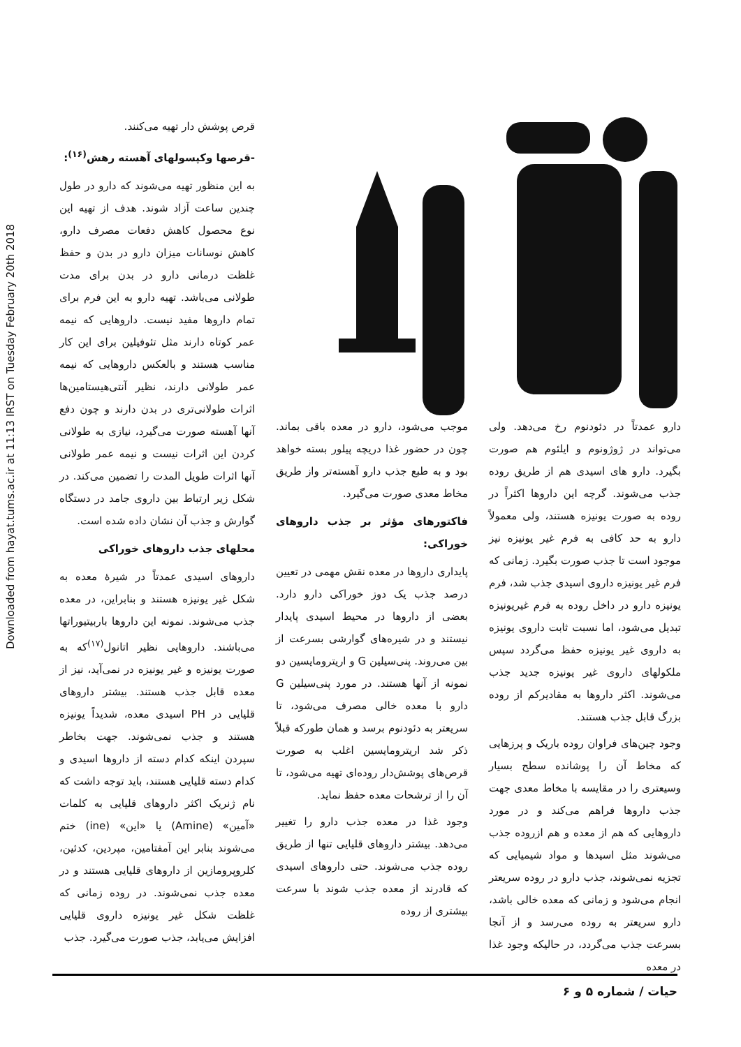Downloaded from hayat.tums.ac.ir at 11:13 IRST on Tuesday February 20th 2018
قرص پوشش دار تهیه می‌کنند.
-قرصها وکپسولهای آهسته رهش<sup>(۱۶)</sup>:
به این منظور تهیه می‌شوند که دارو در طول چندین ساعت آزاد شوند. هدف از تهیه این نوع محصول کاهش دفعات مصرف دارو، کاهش نوسانات میزان دارو در بدن و حفظ غلظت درمانی دارو در بدن برای مدت طولانی می‌باشد. تهیه دارو به این فرم برای تمام داروها مفید نیست. داروهایی که نیمه عمر کوتاه دارند مثل تئوفیلین برای این کار مناسب هستند و بالعکس داروهایی که نیمه عمر طولانی دارند، نظیر آنتی‌هیستامین‌ها اثرات طولانی‌تری در بدن دارند و چون دفع آنها آهسته صورت می‌گیرد، نیازی به طولانی کردن این اثرات نیست و نیمه عمر طولانی آنها اثرات طویل المدت را تضمین می‌کند. در شکل زیر ارتباط بین داروی جامد در دستگاه گوارش و جذب آن نشان داده شده است.
محلهای جذب داروهای خوراکی
داروهای اسیدی عمدتاً در شیرهٔ معده به شکل غیر یونیزه هستند و بنابراین، در معده جذب می‌شوند. نمونه این داروها باربیتیوراتها می‌باشند. داروهایی نظیر اتانول<sup>(۱۷)</sup>که به صورت یونیزه و غیر یونیزه در نمی‌آید، نیز از معده قابل جذب هستند. بیشتر داروهای قلیایی در PH اسیدی معده، شدیداً یونیزه هستند و جذب نمی‌شوند. جهت بخاطر سپردن اینکه کدام دسته از داروها اسیدی و کدام دسته قلیایی هستند، باید توجه داشت که نام ژنریک اکثر داروهای قلیایی به کلمات «آمین» (Amine) یا «این» (ine) ختم می‌شوند بنابر این آمفتامین، مپردین، کدئین، کلروپرومازین از داروهای قلیایی هستند و در معده جذب نمی‌شوند. در روده زمانی که غلظت شکل غیر یونیزه داروی قلیایی افزایش می‌یابد، جذب صورت می‌گیرد. جذب
دارو عمدتاً در دئودنوم رخ می‌دهد. ولی می‌تواند در ژوژونوم و ایلئوم هم صورت بگیرد. دارو های اسیدی هم از طریق روده جذب می‌شوند. گرچه این داروها اکثراً در روده به صورت یونیزه هستند، ولی معمولاً دارو به حد کافی به فرم غیر یونیزه نیز موجود است تا جذب صورت بگیرد. زمانی که فرم غیر یونیزه داروی اسیدی جذب شد، فرم یونیزه دارو در داخل روده به فرم غیریونیزه تبدیل می‌شود، اما نسبت ثابت داروی یونیزه به داروی غیر یونیزه حفظ می‌گردد سپس ملکولهای داروی غیر یونیزه جدید جذب می‌شوند. اکثر داروها به مقادیرکم از روده بزرگ قابل جذب هستند.
وجود چین‌های فراوان روده باریک و پرزهایی که مخاط آن را پوشانده سطح بسیار وسیعتری را در مقایسه با مخاط معدی جهت جذب داروها فراهم می‌کند و در مورد داروهایی که هم از معده و هم ازروده جذب می‌شوند مثل اسیدها و مواد شیمیایی که تجزیه نمی‌شوند، جذب دارو در روده سریعتر انجام می‌شود و زمانی که معده خالی باشد، دارو سریعتر به روده می‌رسد و از آنجا بسرعت جذب می‌گردد، در حالیکه وجود غذا در معده
موجب می‌شود، دارو در معده باقی بماند. چون در حضور غذا دریچه پیلور بسته خواهد بود و به طبع جذب دارو آهسته‌تر واز طریق مخاط معدی صورت می‌گیرد.
فاکتورهای مؤثر بر جذب داروهای خوراکی:
پایداری داروها در معده نقش مهمی در تعیین درصد جذب یک دوز خوراکی دارو دارد. بعضی از داروها در محیط اسیدی پایدار نیستند و در شیره‌های گوارشی بسرعت از بین می‌روند. پنی‌سیلین G و اریترومایسین دو نمونه از آنها هستند. در مورد پنی‌سیلین G دارو با معده خالی مصرف می‌شود، تا سریعتر به دئودنوم برسد و همان طورکه قبلاً ذکر شد اریترومایسین اغلب به صورت قرص‌های پوشش‌دار روده‌ای تهیه می‌شود، تا آن را از ترشحات معده حفظ نماید.
وجود غذا در معده جذب دارو را تغییر می‌دهد. بیشتر داروهای قلیایی تنها از طریق روده جذب می‌شوند. حتی داروهای اسیدی که قادرند از معده جذب شوند با سرعت بیشتری از روده
حیات / شماره ۵ و ۶